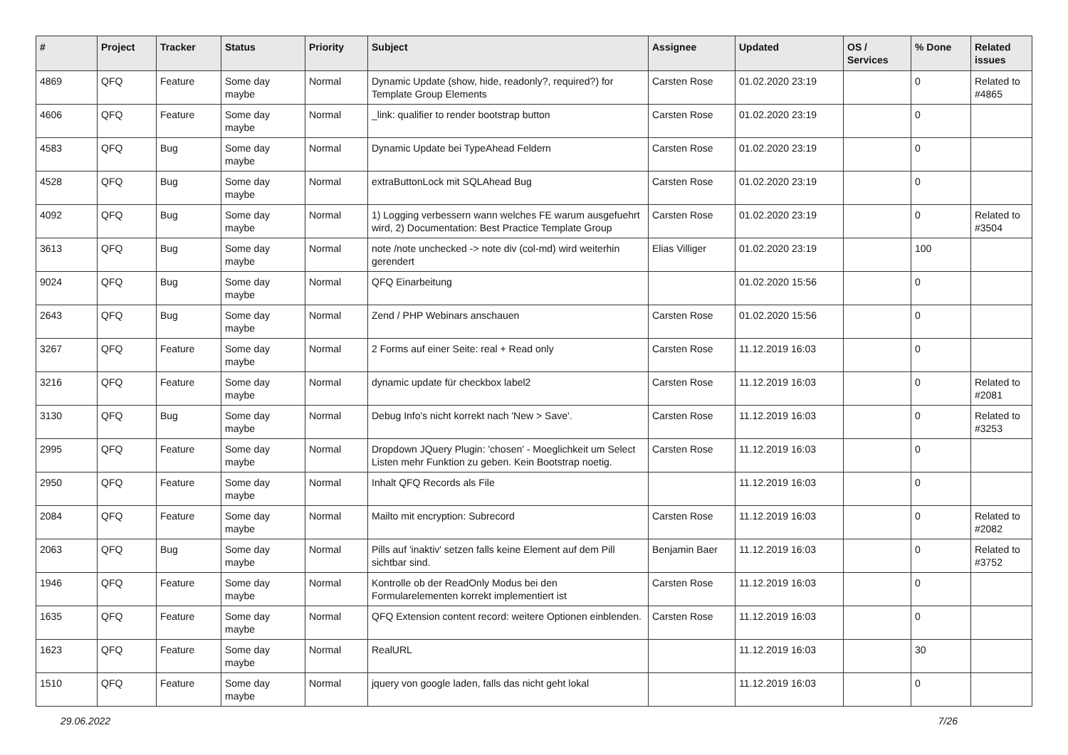| # | Project | Tracker | Status | Priority | Subject | Assignee | Updated | OS / Services | % Done | Related issues |
| --- | --- | --- | --- | --- | --- | --- | --- | --- | --- | --- |
| 4869 | QFQ | Feature | Some day maybe | Normal | Dynamic Update (show, hide, readonly?, required?) for Template Group Elements | Carsten Rose | 01.02.2020 23:19 | | 0 | Related to #4865 |
| 4606 | QFQ | Feature | Some day maybe | Normal | _link: qualifier to render bootstrap button | Carsten Rose | 01.02.2020 23:19 | | 0 | |
| 4583 | QFQ | Bug | Some day maybe | Normal | Dynamic Update bei TypeAhead Feldern | Carsten Rose | 01.02.2020 23:19 | | 0 | |
| 4528 | QFQ | Bug | Some day maybe | Normal | extraButtonLock mit SQLAhead Bug | Carsten Rose | 01.02.2020 23:19 | | 0 | |
| 4092 | QFQ | Bug | Some day maybe | Normal | 1) Logging verbessern wann welches FE warum ausgefuehrt wird, 2) Documentation: Best Practice Template Group | Carsten Rose | 01.02.2020 23:19 | | 0 | Related to #3504 |
| 3613 | QFQ | Bug | Some day maybe | Normal | note /note unchecked -> note div (col-md) wird weiterhin gerendert | Elias Villiger | 01.02.2020 23:19 | | 100 | |
| 9024 | QFQ | Bug | Some day maybe | Normal | QFQ Einarbeitung | | 01.02.2020 15:56 | | 0 | |
| 2643 | QFQ | Bug | Some day maybe | Normal | Zend / PHP Webinars anschauen | Carsten Rose | 01.02.2020 15:56 | | 0 | |
| 3267 | QFQ | Feature | Some day maybe | Normal | 2 Forms auf einer Seite: real + Read only | Carsten Rose | 11.12.2019 16:03 | | 0 | |
| 3216 | QFQ | Feature | Some day maybe | Normal | dynamic update für checkbox label2 | Carsten Rose | 11.12.2019 16:03 | | 0 | Related to #2081 |
| 3130 | QFQ | Bug | Some day maybe | Normal | Debug Info's nicht korrekt nach 'New > Save'. | Carsten Rose | 11.12.2019 16:03 | | 0 | Related to #3253 |
| 2995 | QFQ | Feature | Some day maybe | Normal | Dropdown JQuery Plugin: 'chosen' - Moeglichkeit um Select Listen mehr Funktion zu geben. Kein Bootstrap noetig. | Carsten Rose | 11.12.2019 16:03 | | 0 | |
| 2950 | QFQ | Feature | Some day maybe | Normal | Inhalt QFQ Records als File | | 11.12.2019 16:03 | | 0 | |
| 2084 | QFQ | Feature | Some day maybe | Normal | Mailto mit encryption: Subrecord | Carsten Rose | 11.12.2019 16:03 | | 0 | Related to #2082 |
| 2063 | QFQ | Bug | Some day maybe | Normal | Pills auf 'inaktiv' setzen falls keine Element auf dem Pill sichtbar sind. | Benjamin Baer | 11.12.2019 16:03 | | 0 | Related to #3752 |
| 1946 | QFQ | Feature | Some day maybe | Normal | Kontrolle ob der ReadOnly Modus bei den Formularelementen korrekt implementiert ist | Carsten Rose | 11.12.2019 16:03 | | 0 | |
| 1635 | QFQ | Feature | Some day maybe | Normal | QFQ Extension content record: weitere Optionen einblenden. | Carsten Rose | 11.12.2019 16:03 | | 0 | |
| 1623 | QFQ | Feature | Some day maybe | Normal | RealURL | | 11.12.2019 16:03 | | 30 | |
| 1510 | QFQ | Feature | Some day maybe | Normal | jquery von google laden, falls das nicht geht lokal | | 11.12.2019 16:03 | | 0 | |
29.06.2022 7/26